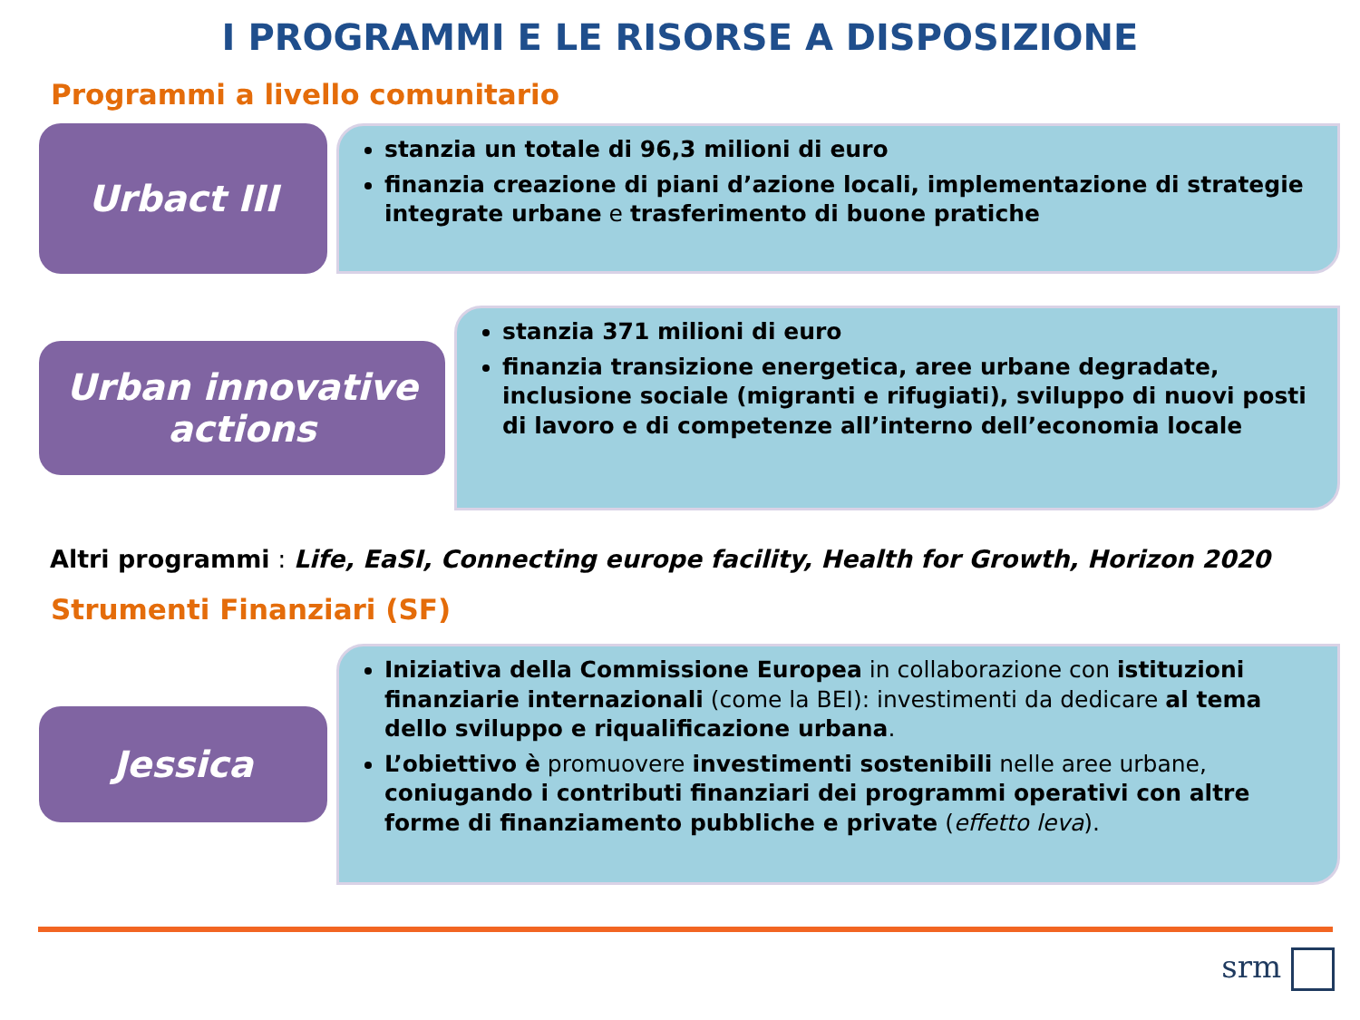I PROGRAMMI E LE RISORSE A DISPOSIZIONE
Programmi a livello comunitario
Urbact III
stanzia un totale di 96,3 milioni di euro
finanzia creazione di piani d’azione locali, implementazione di strategie integrate urbane e trasferimento di buone pratiche
Urban innovative actions
stanzia 371 milioni di euro
finanzia transizione energetica, aree urbane degradate, inclusione sociale (migranti e rifugiati), sviluppo di nuovi posti di lavoro e di competenze all’interno dell’economia locale
Altri programmi : Life, EaSI, Connecting europe facility, Health for Growth, Horizon 2020
Strumenti Finanziari (SF)
Jessica
Iniziativa della Commissione Europea in collaborazione con istituzioni finanziarie internazionali (come la BEI): investimenti da dedicare al tema dello sviluppo e riqualificazione urbana.
L’obiettivo è promuovere investimenti sostenibili nelle aree urbane, coniugando i contributi finanziari dei programmi operativi con altre forme di finanziamento pubbliche e private (effetto leva).
srm